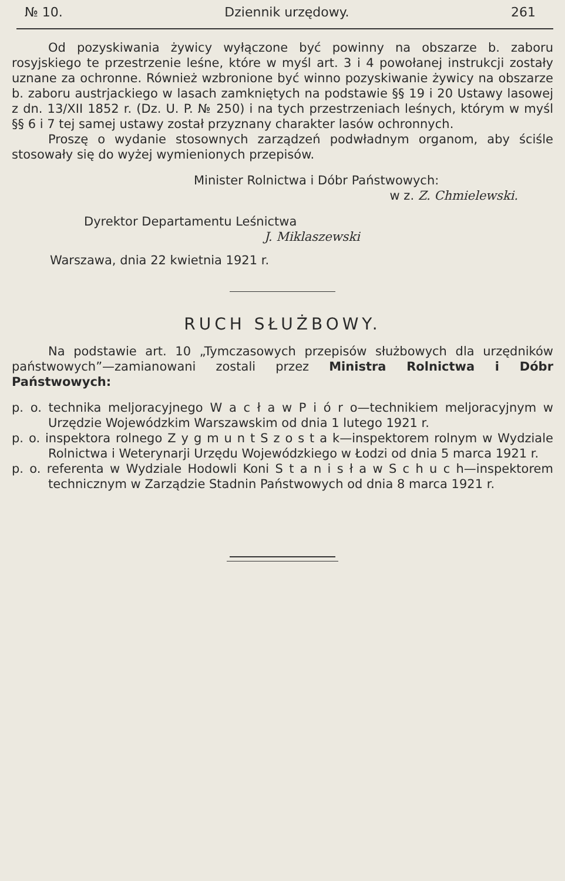№ 10. Dziennik urzędowy. 261
Od pozyskiwania żywicy wyłączone być powinny na obszarze b. zaboru rosyjskiego te przestrzenie leśne, które w myśl art. 3 i 4 powołanej instrukcji zostały uznane za ochronne. Również wzbronione być winno pozyskiwanie żywicy na obszarze b. zaboru austrjackiego w lasach zamkniętych na podstawie §§ 19 i 20 Ustawy lasowej z dn. 13/XII 1852 r. (Dz. U. P. № 250) i na tych przestrzeniach leśnych, którym w myśl §§ 6 i 7 tej samej ustawy został przyznany charakter lasów ochronnych.
Proszę o wydanie stosownych zarządzeń podwładnym organom, aby ściśle stosowały się do wyżej wymienionych przepisów.
Minister Rolnictwa i Dóbr Państwowych:
w z. Z. Chmielewski.
Dyrektor Departamentu Leśnictwa
J. Miklaszewski
Warszawa, dnia 22 kwietnia 1921 r.
RUCH SŁUŻBOWY.
Na podstawie art. 10 „Tymczasowych przepisów służbowych dla urzędników państwowych”—zamianowani zostali przez Ministra Rolnictwa i Dóbr Państwowych:
p. o. technika meljoracyjnego W a c ł a w P i ó r o—technikiem meljoracyjnym w Urzędzie Wojewódzkim Warszawskim od dnia 1 lutego 1921 r.
p. o. inspektora rolnego Z y g m u n t S z o s t a k—inspektorem rolnym w Wydziale Rolnictwa i Weterynarji Urzędu Wojewódzkiego w Łodzi od dnia 5 marca 1921 r.
p. o. referenta w Wydziale Hodowli Koni S t a n i s ł a w S c h u c h—inspektorem technicznym w Zarządzie Stadnin Państwowych od dnia 8 marca 1921 r.